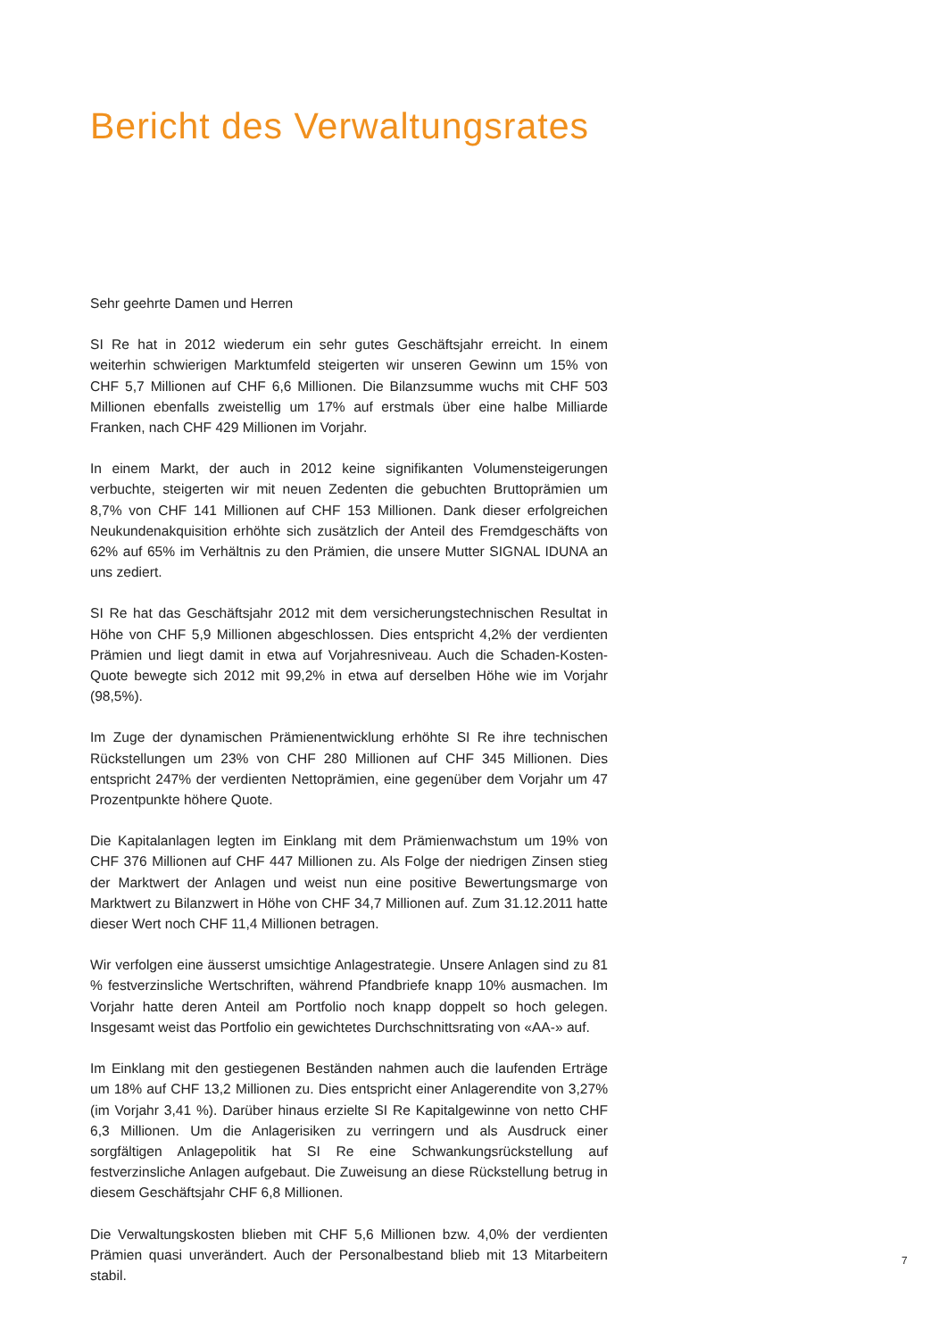Bericht des Verwaltungsrates
Sehr geehrte Damen und Herren
SI Re hat in 2012 wiederum ein sehr gutes Geschäftsjahr erreicht. In einem weiterhin schwierigen Marktumfeld steigerten wir unseren Gewinn um 15% von CHF 5,7 Millionen auf CHF 6,6 Millionen. Die Bilanzsumme wuchs mit CHF 503 Millionen ebenfalls zweistellig um 17% auf erstmals über eine halbe Milliarde Franken, nach CHF 429 Millionen im Vorjahr.
In einem Markt, der auch in 2012 keine signifikanten Volumensteigerungen verbuchte, steigerten wir mit neuen Zedenten die gebuchten Bruttoprämien um 8,7% von CHF 141 Millionen auf CHF 153 Millionen. Dank dieser erfolgreichen Neukundenakquisition erhöhte sich zusätzlich der Anteil des Fremdgeschäfts von 62% auf 65% im Verhältnis zu den Prämien, die unsere Mutter SIGNAL IDUNA an uns zediert.
SI Re hat das Geschäftsjahr 2012 mit dem versicherungstechnischen Resultat in Höhe von CHF 5,9 Millionen abgeschlossen. Dies entspricht 4,2% der verdienten Prämien und liegt damit in etwa auf Vorjahresniveau. Auch die Schaden-Kosten-Quote bewegte sich 2012 mit 99,2% in etwa auf derselben Höhe wie im Vorjahr (98,5%).
Im Zuge der dynamischen Prämienentwicklung erhöhte SI Re ihre technischen Rückstellungen um 23% von CHF 280 Millionen auf CHF 345 Millionen. Dies entspricht 247% der verdienten Nettoprämien, eine gegenüber dem Vorjahr um 47 Prozentpunkte höhere Quote.
Die Kapitalanlagen legten im Einklang mit dem Prämienwachstum um 19% von CHF 376 Millionen auf CHF 447 Millionen zu. Als Folge der niedrigen Zinsen stieg der Marktwert der Anlagen und weist nun eine positive Bewertungsmarge von Marktwert zu Bilanzwert in Höhe von CHF 34,7 Millionen auf. Zum 31.12.2011 hatte dieser Wert noch CHF 11,4 Millionen betragen.
Wir verfolgen eine äusserst umsichtige Anlagestrategie. Unsere Anlagen sind zu 81 % festverzinsliche Wertschriften, während Pfandbriefe knapp 10% ausmachen. Im Vorjahr hatte deren Anteil am Portfolio noch knapp doppelt so hoch gelegen. Insgesamt weist das Portfolio ein gewichtetes Durchschnittsrating von «AA-» auf.
Im Einklang mit den gestiegenen Beständen nahmen auch die laufenden Erträge um 18% auf CHF 13,2 Millionen zu. Dies entspricht einer Anlagerendite von 3,27% (im Vorjahr 3,41 %). Darüber hinaus erzielte SI Re Kapitalgewinne von netto CHF 6,3 Millionen. Um die Anlagerisiken zu verringern und als Ausdruck einer sorgfältigen Anlagepolitik hat SI Re eine Schwankungsrückstellung auf festverzinsliche Anlagen aufgebaut. Die Zuweisung an diese Rückstellung betrug in diesem Geschäftsjahr CHF 6,8 Millionen.
Die Verwaltungskosten blieben mit CHF 5,6 Millionen bzw. 4,0% der verdienten Prämien quasi unverändert. Auch der Personalbestand blieb mit 13 Mitarbeitern stabil.
7